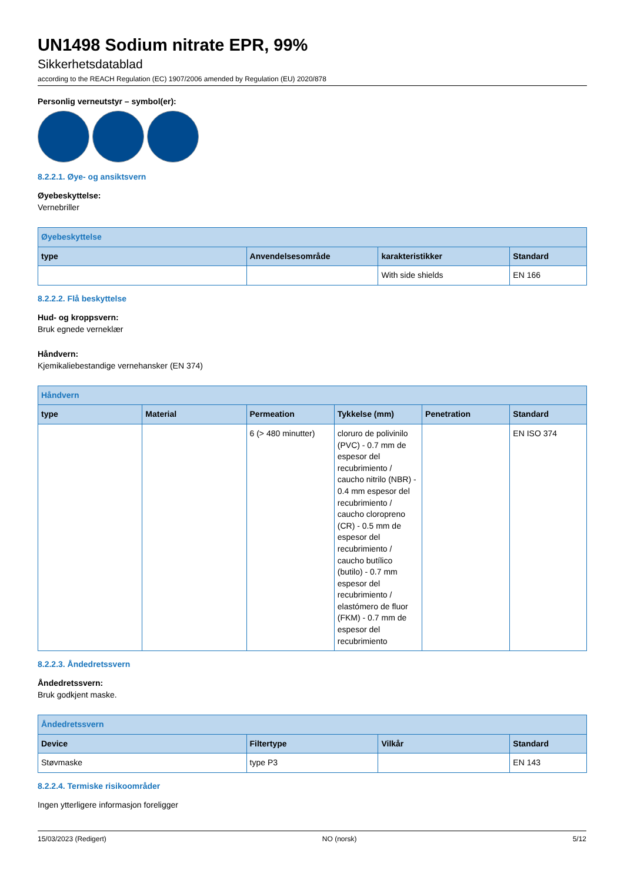UN1498 Sodium nitrate EPR, 99%
Sikkerhetsdatablad
according to the REACH Regulation (EC) 1907/2006 amended by Regulation (EU) 2020/878
Personlig verneutstyr – symbol(er):
8.2.2.1. Øye- og ansiktsvern
Øyebeskyttelse:
Vernebriller
| Øyebeskyttelse | | | |
| --- | --- | --- | --- |
| type | Anvendelsesområde | karakteristikker | Standard |
| | | With side shields | EN 166 |
8.2.2.2. Flå beskyttelse
Hud- og kroppsvern:
Bruk egnede verneklær
Håndvern:
Kjemikaliebestandige vernehansker (EN 374)
| Håndvern | | | | | |
| --- | --- | --- | --- | --- | --- |
| type | Material | Permeation | Tykkelse (mm) | Penetration | Standard |
| | | 6 (> 480 minutter) | cloruro de polivinilo (PVC) - 0.7 mm de espesor del recubrimiento / caucho nitrilo (NBR) - 0.4 mm espesor del recubrimiento / caucho cloropreno (CR) - 0.5 mm de espesor del recubrimiento / caucho butílico (butilo) - 0.7 mm espesor del recubrimiento / elastómero de fluor (FKM) - 0.7 mm de espesor del recubrimiento | | EN ISO 374 |
8.2.2.3. Åndedretssvern
Åndedretssvern:
Bruk godkjent maske.
| Åndedretssvern | | | |
| --- | --- | --- | --- |
| Device | Filtertype | Vilkår | Standard |
| Støvmaske | type P3 | | EN 143 |
8.2.2.4. Termiske risikoområder
Ingen ytterligere informasjon foreligger
15/03/2023 (Redigert) NO (norsk) 5/12